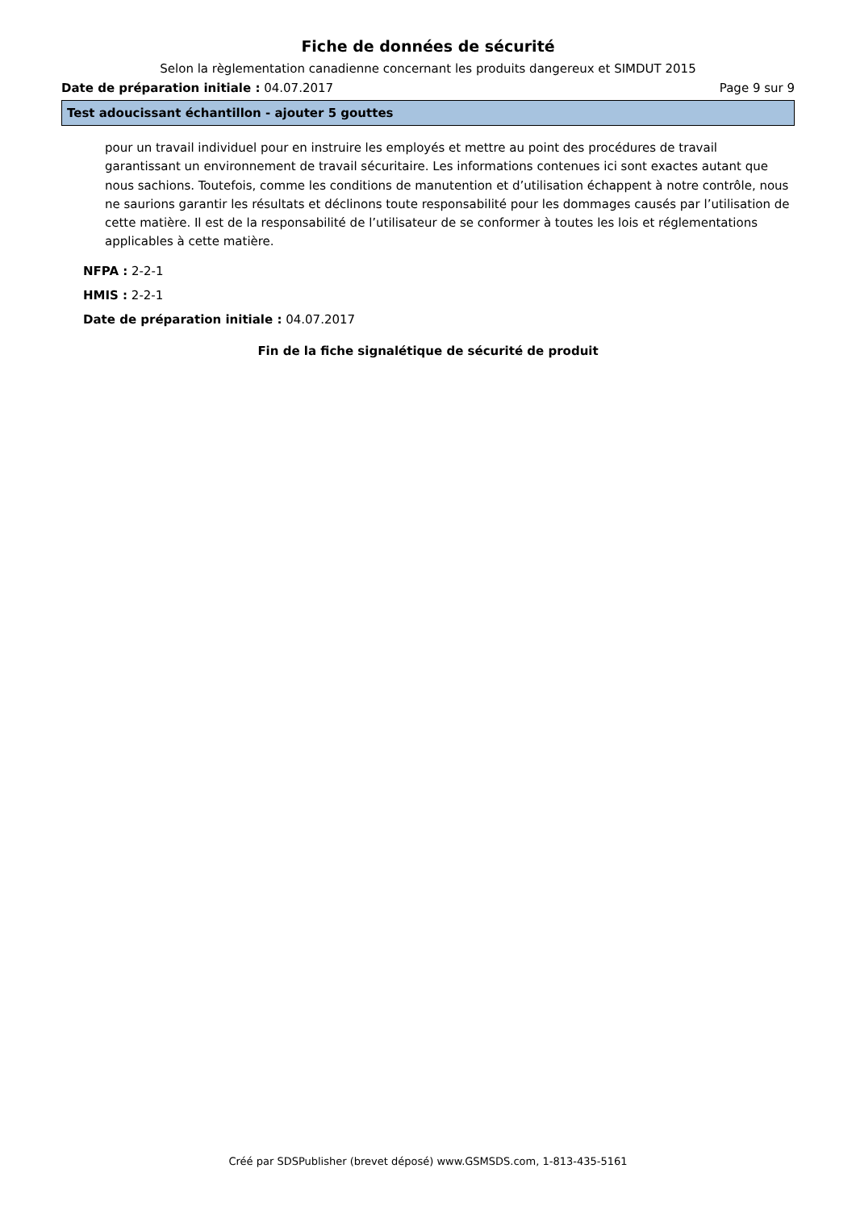Fiche de données de sécurité
Selon la règlementation canadienne concernant les produits dangereux et SIMDUT 2015
Date de préparation initiale : 04.07.2017 Page 9 sur 9
Test adoucissant échantillon - ajouter 5 gouttes
pour un travail individuel pour en instruire les employés et mettre au point des procédures de travail garantissant un environnement de travail sécuritaire. Les informations contenues ici sont exactes autant que nous sachions. Toutefois, comme les conditions de manutention et d’utilisation échappent à notre contrôle, nous ne saurions garantir les résultats et déclinons toute responsabilité pour les dommages causés par l’utilisation de cette matière. Il est de la responsabilité de l’utilisateur de se conformer à toutes les lois et réglementations applicables à cette matière.
NFPA : 2-2-1
HMIS : 2-2-1
Date de préparation initiale : 04.07.2017
Fin de la fiche signalétique de sécurité de produit
Créé par SDSPublisher (brevet déposé) www.GSMSDS.com, 1-813-435-5161